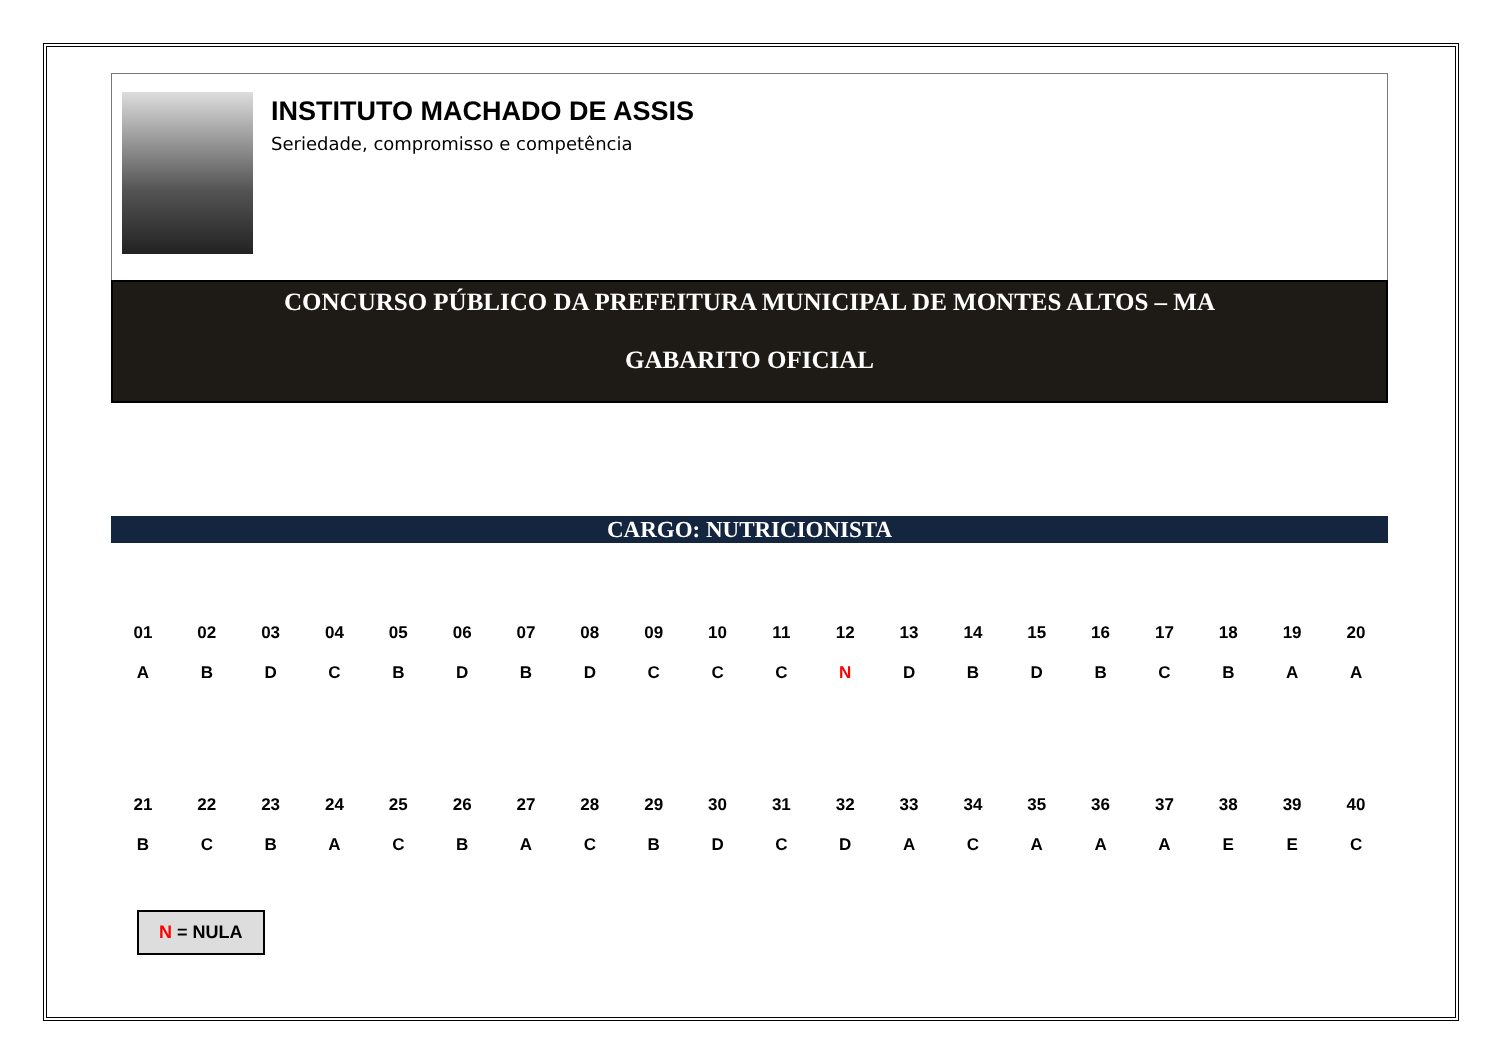INSTITUTO MACHADO DE ASSIS
Seriedade, compromisso e competência
CONCURSO PÚBLICO DA PREFEITURA MUNICIPAL DE MONTES ALTOS – MA
GABARITO OFICIAL
CARGO: NUTRICIONISTA
| 01 | 02 | 03 | 04 | 05 | 06 | 07 | 08 | 09 | 10 | 11 | 12 | 13 | 14 | 15 | 16 | 17 | 18 | 19 | 20 |
| A | B | D | C | B | D | B | D | C | C | C | N | D | B | D | B | C | B | A | A |
| 21 | 22 | 23 | 24 | 25 | 26 | 27 | 28 | 29 | 30 | 31 | 32 | 33 | 34 | 35 | 36 | 37 | 38 | 39 | 40 |
| B | C | B | A | C | B | A | C | B | D | C | D | A | C | A | A | A | E | E | C |
N = NULA